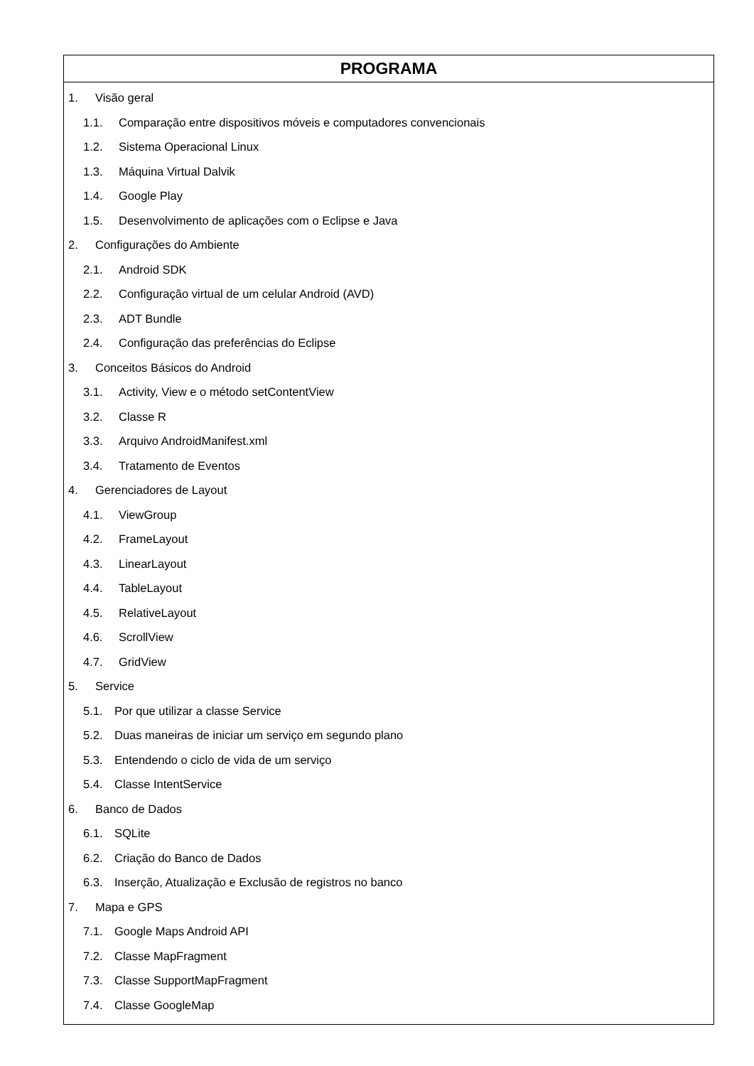| PROGRAMA |
| --- |
| 1. Visão geral 1.1. Comparação entre dispositivos móveis e computadores convencionais 1.2. Sistema Operacional Linux 1.3. Máquina Virtual Dalvik 1.4. Google Play 1.5. Desenvolvimento de aplicações com o Eclipse e Java 2. Configurações do Ambiente 2.1. Android SDK 2.2. Configuração virtual de um celular Android (AVD) 2.3. ADT Bundle 2.4. Configuração das preferências do Eclipse 3. Conceitos Básicos do Android 3.1. Activity, View e o método setContentView 3.2. Classe R 3.3. Arquivo AndroidManifest.xml 3.4. Tratamento de Eventos 4. Gerenciadores de Layout 4.1. ViewGroup 4.2. FrameLayout 4.3. LinearLayout 4.4. TableLayout 4.5. RelativeLayout 4.6. ScrollView 4.7. GridView 5. Service 5.1. Por que utilizar a classe Service 5.2. Duas maneiras de iniciar um serviço em segundo plano 5.3. Entendendo o ciclo de vida de um serviço 5.4. Classe IntentService 6. Banco de Dados 6.1. SQLite 6.2. Criação do Banco de Dados 6.3. Inserção, Atualização e Exclusão de registros no banco 7. Mapa e GPS 7.1. Google Maps Android API 7.2. Classe MapFragment 7.3. Classe SupportMapFragment 7.4. Classe GoogleMap |